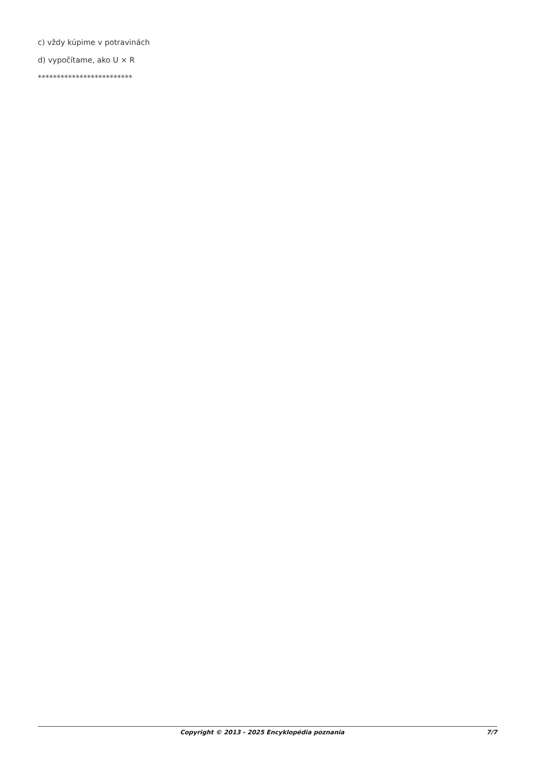c) vždy kúpime v potravinách
d) vypočítame, ako U × R
*************************
Copyright © 2013 - 2025 Encyklopédia poznania 7/7